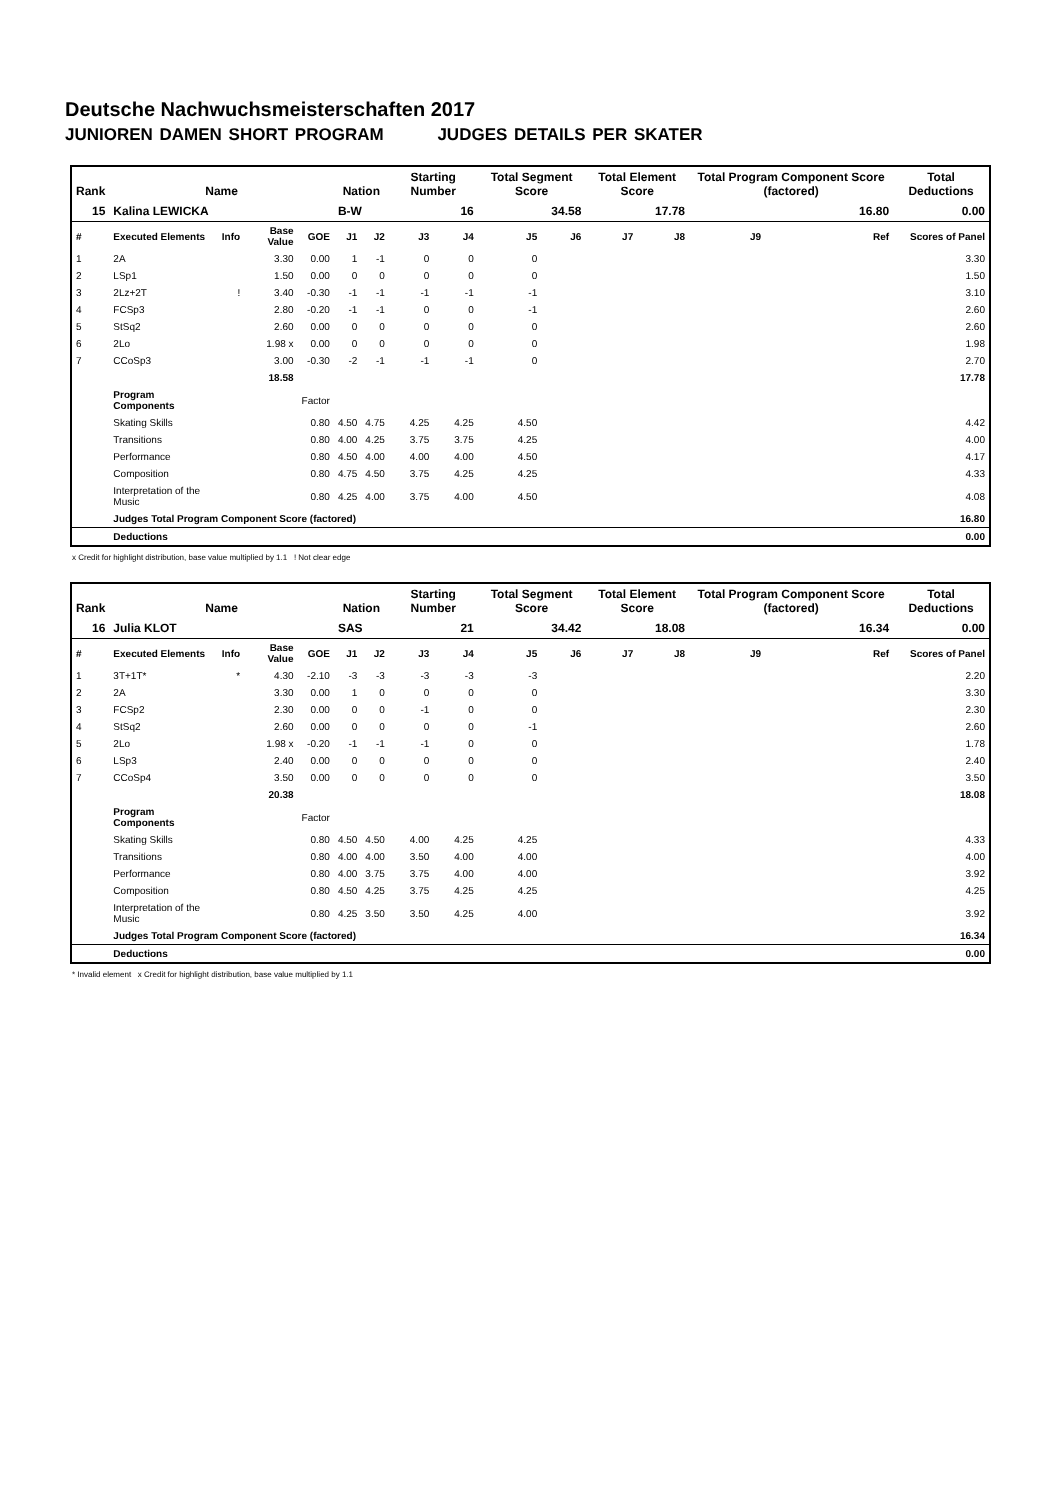Deutsche Nachwuchsmeisterschaften 2017
JUNIOREN DAMEN SHORT PROGRAM JUDGES DETAILS PER SKATER
| Rank | Name | | | | Nation | | Starting Number | | Total Segment Score | | Total Element Score | | Total Program Component Score (factored) | | | Total Deductions |
| --- | --- | --- | --- | --- | --- | --- | --- | --- | --- | --- | --- | --- | --- | --- | --- | --- |
| 15 | Kalina LEWICKA | | | | B-W | | 16 | | 34.58 | | 17.78 | | 16.80 | | | 0.00 |
| # | Executed Elements | Info | Base Value | GOE | J1 | J2 | J3 | J4 | J5 | J6 | J7 | J8 | J9 | | Ref | Scores of Panel |
| 1 | 2A | | 3.30 | 0.00 | 1 | -1 | 0 | 0 | 0 | | | | | | | 3.30 |
| 2 | LSp1 | | 1.50 | 0.00 | 0 | 0 | 0 | 0 | 0 | | | | | | | 1.50 |
| 3 | 2Lz+2T | ! | 3.40 | -0.30 | -1 | -1 | -1 | -1 | -1 | | | | | | | 3.10 |
| 4 | FCSp3 | | 2.80 | -0.20 | -1 | -1 | 0 | 0 | -1 | | | | | | | 2.60 |
| 5 | StSq2 | | 2.60 | 0.00 | 0 | 0 | 0 | 0 | 0 | | | | | | | 2.60 |
| 6 | 2Lo | | 1.98 x | 0.00 | 0 | 0 | 0 | 0 | 0 | | | | | | | 1.98 |
| 7 | CCoSp3 | | 3.00 | -0.30 | -2 | -1 | -1 | -1 | 0 | | | | | | | 2.70 |
| | | | 18.58 | | | | | | | | | | | | | 17.78 |
| | Program Components | | | Factor | | | | | | | | | | | | |
| | Skating Skills | | | 0.80 | 4.50 | 4.75 | 4.25 | 4.25 | 4.50 | | | | | | | 4.42 |
| | Transitions | | | 0.80 | 4.00 | 4.25 | 3.75 | 3.75 | 4.25 | | | | | | | 4.00 |
| | Performance | | | 0.80 | 4.50 | 4.00 | 4.00 | 4.00 | 4.50 | | | | | | | 4.17 |
| | Composition | | | 0.80 | 4.75 | 4.50 | 3.75 | 4.25 | 4.25 | | | | | | | 4.33 |
| | Interpretation of the Music | | | 0.80 | 4.25 | 4.00 | 3.75 | 4.00 | 4.50 | | | | | | | 4.08 |
| | Judges Total Program Component Score (factored) | | | | | | | | | | | | | | | 16.80 |
| | Deductions | | | | | | | | | | | | | | | 0.00 |
x Credit for highlight distribution, base value multiplied by 1.1 ! Not clear edge
| Rank | Name | | | | Nation | | Starting Number | | Total Segment Score | | Total Element Score | | Total Program Component Score (factored) | | | Total Deductions |
| --- | --- | --- | --- | --- | --- | --- | --- | --- | --- | --- | --- | --- | --- | --- | --- | --- |
| 16 | Julia KLOT | | | | SAS | | 21 | | 34.42 | | 18.08 | | 16.34 | | | 0.00 |
| # | Executed Elements | Info | Base Value | GOE | J1 | J2 | J3 | J4 | J5 | J6 | J7 | J8 | J9 | | Ref | Scores of Panel |
| 1 | 3T+1T* | * | 4.30 | -2.10 | -3 | -3 | -3 | -3 | -3 | | | | | | | 2.20 |
| 2 | 2A | | 3.30 | 0.00 | 1 | 0 | 0 | 0 | 0 | | | | | | | 3.30 |
| 3 | FCSp2 | | 2.30 | 0.00 | 0 | 0 | -1 | 0 | 0 | | | | | | | 2.30 |
| 4 | StSq2 | | 2.60 | 0.00 | 0 | 0 | 0 | 0 | -1 | | | | | | | 2.60 |
| 5 | 2Lo | | 1.98 x | -0.20 | -1 | -1 | -1 | 0 | 0 | | | | | | | 1.78 |
| 6 | LSp3 | | 2.40 | 0.00 | 0 | 0 | 0 | 0 | 0 | | | | | | | 2.40 |
| 7 | CCoSp4 | | 3.50 | 0.00 | 0 | 0 | 0 | 0 | 0 | | | | | | | 3.50 |
| | | | 20.38 | | | | | | | | | | | | | 18.08 |
| | Program Components | | | Factor | | | | | | | | | | | | |
| | Skating Skills | | | 0.80 | 4.50 | 4.50 | 4.00 | 4.25 | 4.25 | | | | | | | 4.33 |
| | Transitions | | | 0.80 | 4.00 | 4.00 | 3.50 | 4.00 | 4.00 | | | | | | | 4.00 |
| | Performance | | | 0.80 | 4.00 | 3.75 | 3.75 | 4.00 | 4.00 | | | | | | | 3.92 |
| | Composition | | | 0.80 | 4.50 | 4.25 | 3.75 | 4.25 | 4.25 | | | | | | | 4.25 |
| | Interpretation of the Music | | | 0.80 | 4.25 | 3.50 | 3.50 | 4.25 | 4.00 | | | | | | | 3.92 |
| | Judges Total Program Component Score (factored) | | | | | | | | | | | | | | | 16.34 |
| | Deductions | | | | | | | | | | | | | | | 0.00 |
* Invalid element x Credit for highlight distribution, base value multiplied by 1.1